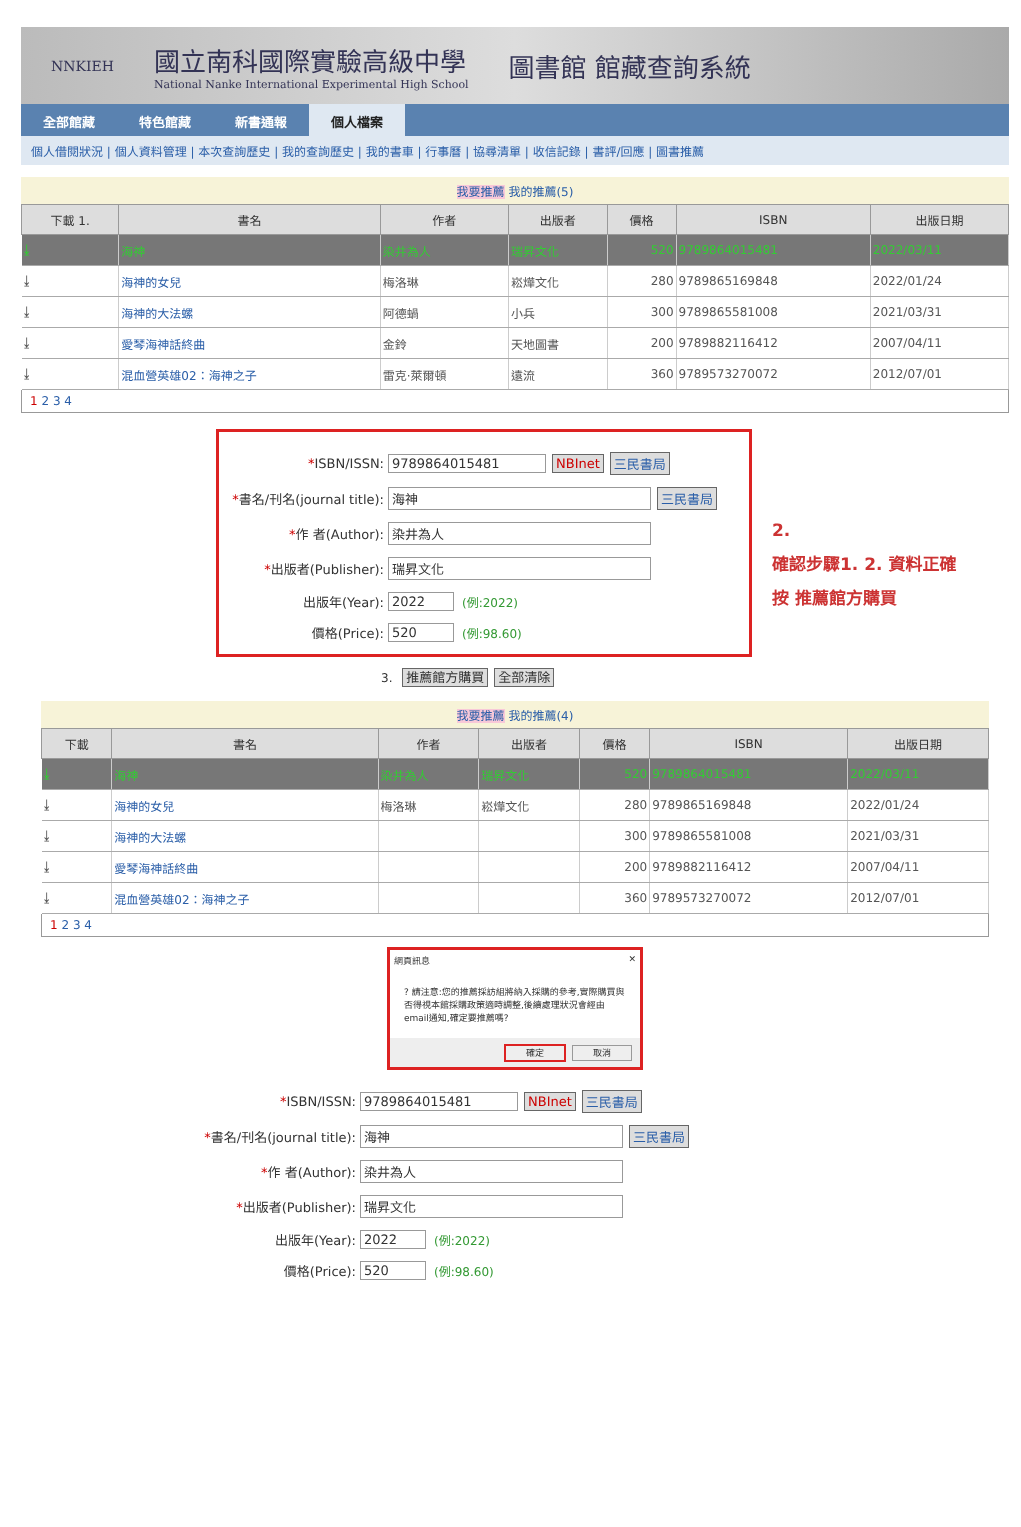NNKIEH 國立南科國際實驗高級中學
National Nanke International Experimental High School 圖書館 館藏查詢系統
全部館藏 特色館藏 新書通報 個人檔案
個人借閱狀況 | 個人資料管理 | 本次查詢歷史 | 我的查詢歷史 | 我的書車 | 行事曆 | 協尋清單 | 收信記錄 | 書評/回應 | 圖書推薦
我要推薦 我的推薦(5)
| 下載 1. | 書名 | 作者 | 出版者 | 價格 | ISBN | 出版日期 |
| --- | --- | --- | --- | --- | --- | --- |
| ⤓ | 海神 | 染井為人 | 瑞昇文化 | 520 | 9789864015481 | 2022/03/11 |
| ⤓ | 海神的女兒 | 梅洛琳 | 崧燁文化 | 280 | 9789865169848 | 2022/01/24 |
| ⤓ | 海神的大法螺 | 阿德蝸 | 小兵 | 300 | 9789865581008 | 2021/03/31 |
| ⤓ | 愛琴海神話終曲 | 金鈴 | 天地圖書 | 200 | 9789882116412 | 2007/04/11 |
| ⤓ | 混血營英雄02：海神之子 | 雷克·萊爾頓 | 遠流 | 360 | 9789573270072 | 2012/07/01 |
1 2 3 4
*ISBN/ISSN: 9789864015481 NBInet 三民書局
*書名/刊名(journal title): 海神 三民書局
*作 者(Author): 染井為人
*出版者(Publisher): 瑞昇文化
出版年(Year): 2022 (例:2022)
價格(Price): 520 (例:98.60)
2.
確認步驟1. 2. 資料正確
按 推薦館方購買
3. 推薦館方購買 全部清除
我要推薦 我的推薦(4)
| 下載 | 書名 | 作者 | 出版者 | 價格 | ISBN | 出版日期 |
| --- | --- | --- | --- | --- | --- | --- |
| ⤓ | 海神 | 染井為人 | 瑞昇文化 | 520 | 9789864015481 | 2022/03/11 |
| ⤓ | 海神的女兒 | 梅洛琳 | 崧燁文化 | 280 | 9789865169848 | 2022/01/24 |
| ⤓ | 海神的大法螺 | | | 300 | 9789865581008 | 2021/03/31 |
| ⤓ | 愛琴海神話終曲 | | | 200 | 9789882116412 | 2007/04/11 |
| ⤓ | 混血營英雄02：海神之子 | | | 360 | 9789573270072 | 2012/07/01 |
1 2 3 4
網頁訊息 ✕
? 請注意:您的推薦採訪組將納入採購的參考,實際購買與否得視本館採購政策適時調整,後續處理狀況會經由email通知,確定要推薦嗎?
確定 取消
*ISBN/ISSN: 9789864015481 NBInet 三民書局
*書名/刊名(journal title): 海神 三民書局
*作 者(Author): 染井為人
*出版者(Publisher): 瑞昇文化
出版年(Year): 2022 (例:2022)
價格(Price): 520 (例:98.60)